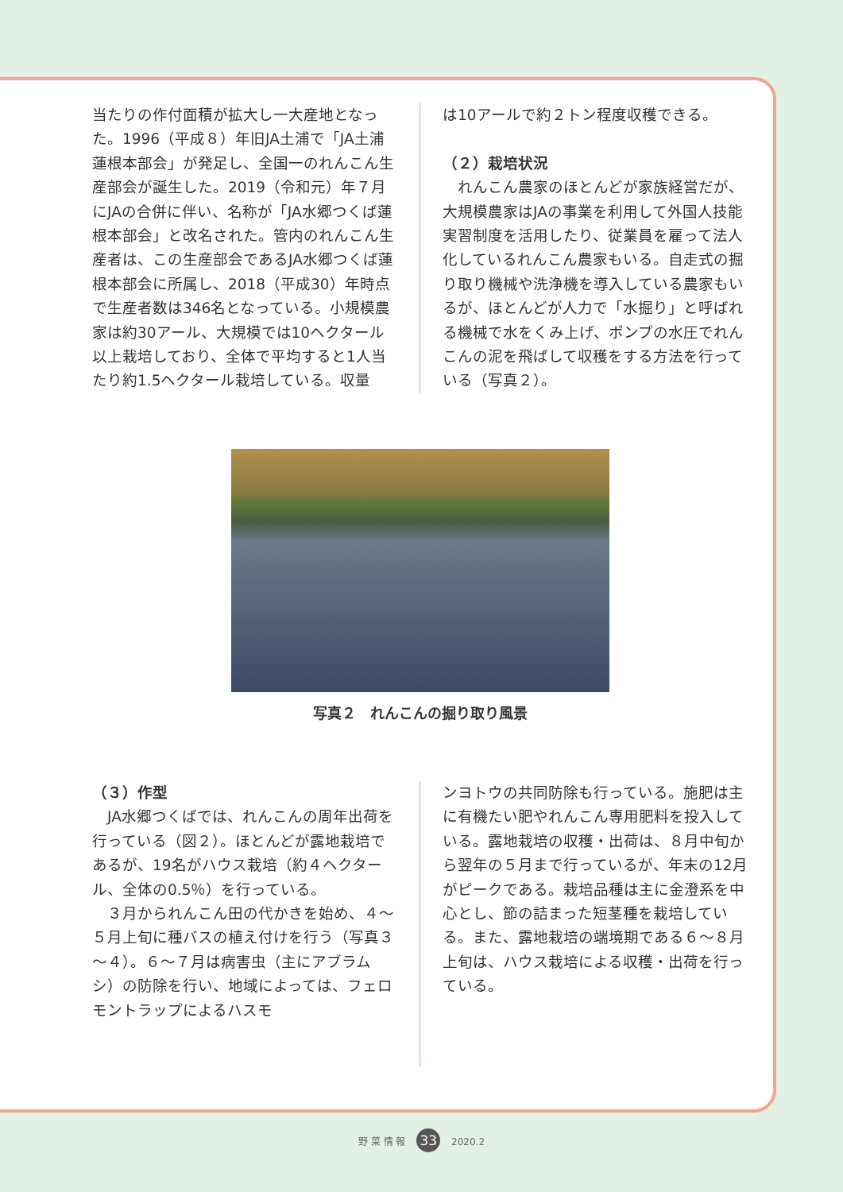当たりの作付面積が拡大し一大産地となった。1996（平成８）年旧JA土浦で「JA土浦蓮根本部会」が発足し、全国一のれんこん生産部会が誕生した。2019（令和元）年７月にJAの合併に伴い、名称が「JA水郷つくば蓮根本部会」と改名された。管内のれんこん生産者は、この生産部会であるJA水郷つくば蓮根本部会に所属し、2018（平成30）年時点で生産者数は346名となっている。小規模農家は約30アール、大規模では10ヘクタール以上栽培しており、全体で平均すると1人当たり約1.5ヘクタール栽培している。収量
は10アールで約２トン程度収穫できる。
（２）栽培状況
　れんこん農家のほとんどが家族経営だが、大規模農家はJAの事業を利用して外国人技能実習制度を活用したり、従業員を雇って法人化しているれんこん農家もいる。自走式の掘り取り機械や洗浄機を導入している農家もいるが、ほとんどが人力で「水掘り」と呼ばれる機械で水をくみ上げ、ポンプの水圧でれんこんの泥を飛ばして収穫をする方法を行っている（写真２）。
写真２　れんこんの掘り取り風景
（３）作型
　JA水郷つくばでは、れんこんの周年出荷を行っている（図２）。ほとんどが露地栽培であるが、19名がハウス栽培（約４ヘクタール、全体の0.5％）を行っている。
　３月かられんこん田の代かきを始め、４～５月上旬に種バスの植え付けを行う（写真３～４）。６～７月は病害虫（主にアブラムシ）の防除を行い、地域によっては、フェロモントラップによるハスモ
ンヨトウの共同防除も行っている。施肥は主に有機たい肥やれんこん専用肥料を投入している。露地栽培の収穫・出荷は、８月中旬から翌年の５月まで行っているが、年末の12月がピークである。栽培品種は主に金澄系を中心とし、節の詰まった短茎種を栽培している。また、露地栽培の端境期である６～８月上旬は、ハウス栽培による収穫・出荷を行っている。
野 菜 情 報 33 2020.2